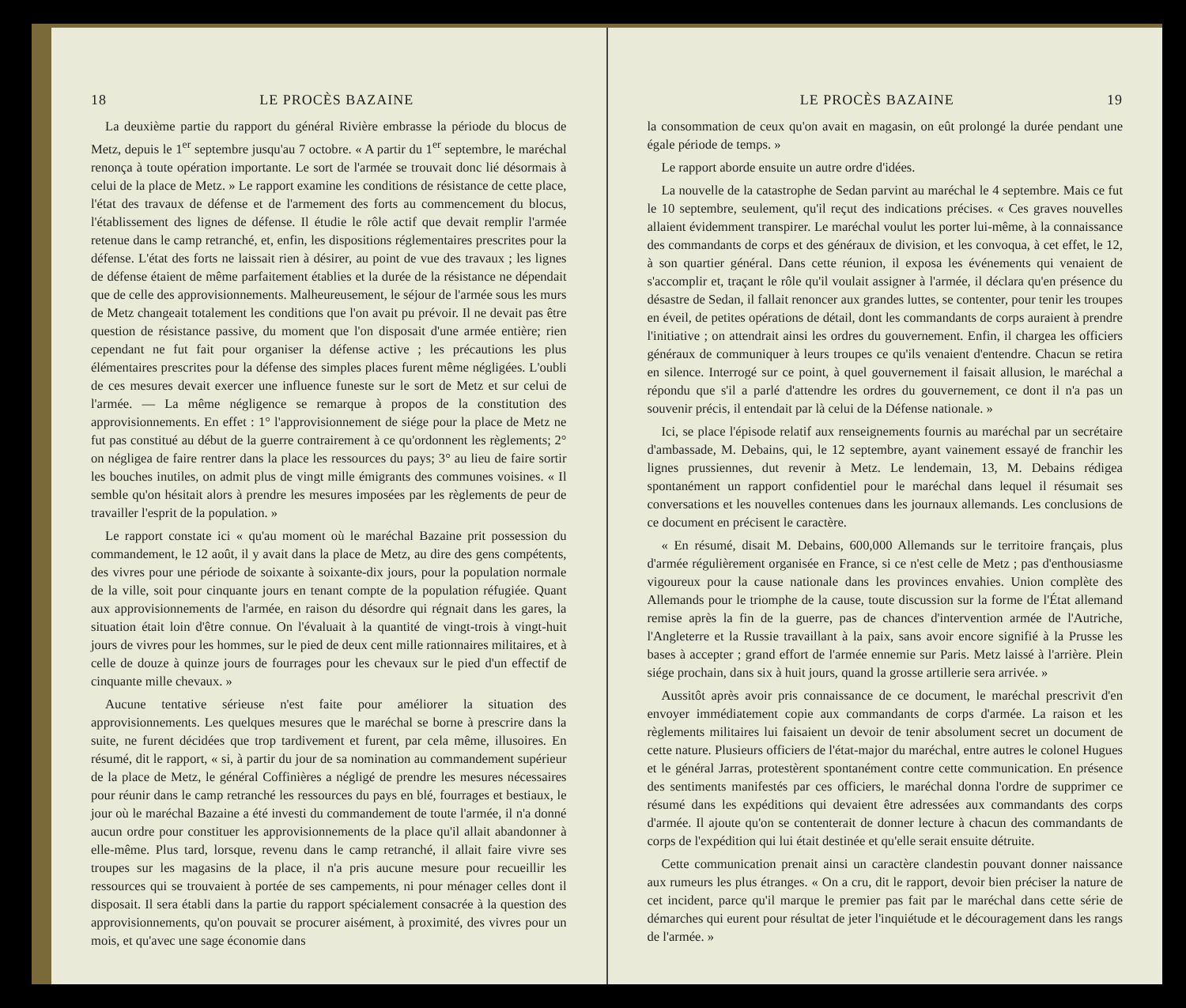18 LE PROCÈS BAZAINE
La deuxième partie du rapport du général Rivière embrasse la période du blocus de Metz, depuis le 1<sup>er</sup> septembre jusqu'au 7 octobre. « A partir du 1<sup>er</sup> septembre, le maréchal renonça à toute opération importante. Le sort de l'armée se trouvait donc lié désormais à celui de la place de Metz. » Le rapport examine les conditions de résistance de cette place, l'état des travaux de défense et de l'armement des forts au commencement du blocus, l'établissement des lignes de défense. Il étudie le rôle actif que devait remplir l'armée retenue dans le camp retranché, et, enfin, les dispositions réglementaires prescrites pour la défense. L'état des forts ne laissait rien à désirer, au point de vue des travaux ; les lignes de défense étaient de même parfaitement établies et la durée de la résistance ne dépendait que de celle des approvisionnements. Malheureusement, le séjour de l'armée sous les murs de Metz changeait totalement les conditions que l'on avait pu prévoir. Il ne devait pas être question de résistance passive, du moment que l'on disposait d'une armée entière; rien cependant ne fut fait pour organiser la défense active ; les précautions les plus élémentaires prescrites pour la défense des simples places furent même négligées. L'oubli de ces mesures devait exercer une influence funeste sur le sort de Metz et sur celui de l'armée. — La même négligence se remarque à propos de la constitution des approvisionnements. En effet : 1° l'approvisionnement de siége pour la place de Metz ne fut pas constitué au début de la guerre contrairement à ce qu'ordonnent les règlements; 2° on négligea de faire rentrer dans la place les ressources du pays; 3° au lieu de faire sortir les bouches inutiles, on admit plus de vingt mille émigrants des communes voisines. « Il semble qu'on hésitait alors à prendre les mesures imposées par les règlements de peur de travailler l'esprit de la population. »
Le rapport constate ici « qu'au moment où le maréchal Bazaine prit possession du commandement, le 12 août, il y avait dans la place de Metz, au dire des gens compétents, des vivres pour une période de soixante à soixante-dix jours, pour la population normale de la ville, soit pour cinquante jours en tenant compte de la population réfugiée. Quant aux approvisionnements de l'armée, en raison du désordre qui régnait dans les gares, la situation était loin d'être connue. On l'évaluait à la quantité de vingt-trois à vingt-huit jours de vivres pour les hommes, sur le pied de deux cent mille rationnaires militaires, et à celle de douze à quinze jours de fourrages pour les chevaux sur le pied d'un effectif de cinquante mille chevaux. »
Aucune tentative sérieuse n'est faite pour améliorer la situation des approvisionnements. Les quelques mesures que le maréchal se borne à prescrire dans la suite, ne furent décidées que trop tardivement et furent, par cela même, illusoires. En résumé, dit le rapport, « si, à partir du jour de sa nomination au commandement supérieur de la place de Metz, le général Coffinières a négligé de prendre les mesures nécessaires pour réunir dans le camp retranché les ressources du pays en blé, fourrages et bestiaux, le jour où le maréchal Bazaine a été investi du commandement de toute l'armée, il n'a donné aucun ordre pour constituer les approvisionnements de la place qu'il allait abandonner à elle-même. Plus tard, lorsque, revenu dans le camp retranché, il allait faire vivre ses troupes sur les magasins de la place, il n'a pris aucune mesure pour recueillir les ressources qui se trouvaient à portée de ses campements, ni pour ménager celles dont il disposait. Il sera établi dans la partie du rapport spécialement consacrée à la question des approvisionnements, qu'on pouvait se procurer aisément, à proximité, des vivres pour un mois, et qu'avec une sage économie dans
LE PROCÈS BAZAINE 19
la consommation de ceux qu'on avait en magasin, on eût prolongé la durée pendant une égale période de temps. »
Le rapport aborde ensuite un autre ordre d'idées.
La nouvelle de la catastrophe de Sedan parvint au maréchal le 4 septembre. Mais ce fut le 10 septembre, seulement, qu'il reçut des indications précises. « Ces graves nouvelles allaient évidemment transpirer. Le maréchal voulut les porter lui-même, à la connaissance des commandants de corps et des généraux de division, et les convoqua, à cet effet, le 12, à son quartier général. Dans cette réunion, il exposa les événements qui venaient de s'accomplir et, traçant le rôle qu'il voulait assigner à l'armée, il déclara qu'en présence du désastre de Sedan, il fallait renoncer aux grandes luttes, se contenter, pour tenir les troupes en éveil, de petites opérations de détail, dont les commandants de corps auraient à prendre l'initiative ; on attendrait ainsi les ordres du gouvernement. Enfin, il chargea les officiers généraux de communiquer à leurs troupes ce qu'ils venaient d'entendre. Chacun se retira en silence. Interrogé sur ce point, à quel gouvernement il faisait allusion, le maréchal a répondu que s'il a parlé d'attendre les ordres du gouvernement, ce dont il n'a pas un souvenir précis, il entendait par là celui de la Défense nationale. »
Ici, se place l'épisode relatif aux renseignements fournis au maréchal par un secrétaire d'ambassade, M. Debains, qui, le 12 septembre, ayant vainement essayé de franchir les lignes prussiennes, dut revenir à Metz. Le lendemain, 13, M. Debains rédigea spontanément un rapport confidentiel pour le maréchal dans lequel il résumait ses conversations et les nouvelles contenues dans les journaux allemands. Les conclusions de ce document en précisent le caractère.
« En résumé, disait M. Debains, 600,000 Allemands sur le territoire français, plus d'armée régulièrement organisée en France, si ce n'est celle de Metz ; pas d'enthousiasme vigoureux pour la cause nationale dans les provinces envahies. Union complète des Allemands pour le triomphe de la cause, toute discussion sur la forme de l'État allemand remise après la fin de la guerre, pas de chances d'intervention armée de l'Autriche, l'Angleterre et la Russie travaillant à la paix, sans avoir encore signifié à la Prusse les bases à accepter ; grand effort de l'armée ennemie sur Paris. Metz laissé à l'arrière. Plein siége prochain, dans six à huit jours, quand la grosse artillerie sera arrivée. »
Aussitôt après avoir pris connaissance de ce document, le maréchal prescrivit d'en envoyer immédiatement copie aux commandants de corps d'armée. La raison et les règlements militaires lui faisaient un devoir de tenir absolument secret un document de cette nature. Plusieurs officiers de l'état-major du maréchal, entre autres le colonel Hugues et le général Jarras, protestèrent spontanément contre cette communication. En présence des sentiments manifestés par ces officiers, le maréchal donna l'ordre de supprimer ce résumé dans les expéditions qui devaient être adressées aux commandants des corps d'armée. Il ajoute qu'on se contenterait de donner lecture à chacun des commandants de corps de l'expédition qui lui était destinée et qu'elle serait ensuite détruite.
Cette communication prenait ainsi un caractère clandestin pouvant donner naissance aux rumeurs les plus étranges. « On a cru, dit le rapport, devoir bien préciser la nature de cet incident, parce qu'il marque le premier pas fait par le maréchal dans cette série de démarches qui eurent pour résultat de jeter l'inquiétude et le découragement dans les rangs de l'armée. »